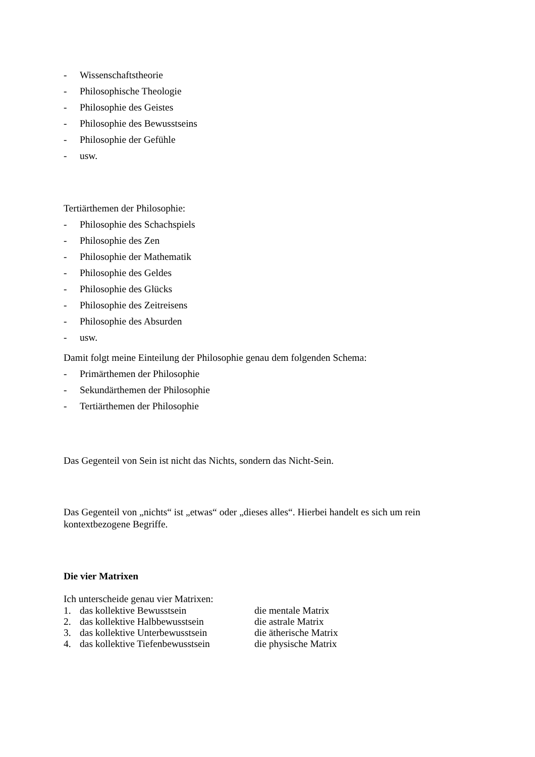- Wissenschaftstheorie
- Philosophische Theologie
- Philosophie des Geistes
- Philosophie des Bewusstseins
- Philosophie der Gefühle
- usw.
Tertiärthemen der Philosophie:
- Philosophie des Schachspiels
- Philosophie des Zen
- Philosophie der Mathematik
- Philosophie des Geldes
- Philosophie des Glücks
- Philosophie des Zeitreisens
- Philosophie des Absurden
- usw.
Damit folgt meine Einteilung der Philosophie genau dem folgenden Schema:
- Primärthemen der Philosophie
- Sekundärthemen der Philosophie
- Tertiärthemen der Philosophie
Das Gegenteil von Sein ist nicht das Nichts, sondern das Nicht-Sein.
Das Gegenteil von „nichts“ ist „etwas“ oder „dieses alles“. Hierbei handelt es sich um rein kontextbezogene Begriffe.
Die vier Matrixen
Ich unterscheide genau vier Matrixen:
1. das kollektive Bewusstsein die mentale Matrix
2. das kollektive Halbbewusstsein die astrale Matrix
3. das kollektive Unterbewusstsein die ätherische Matrix
4. das kollektive Tiefenbewusstsein die physische Matrix